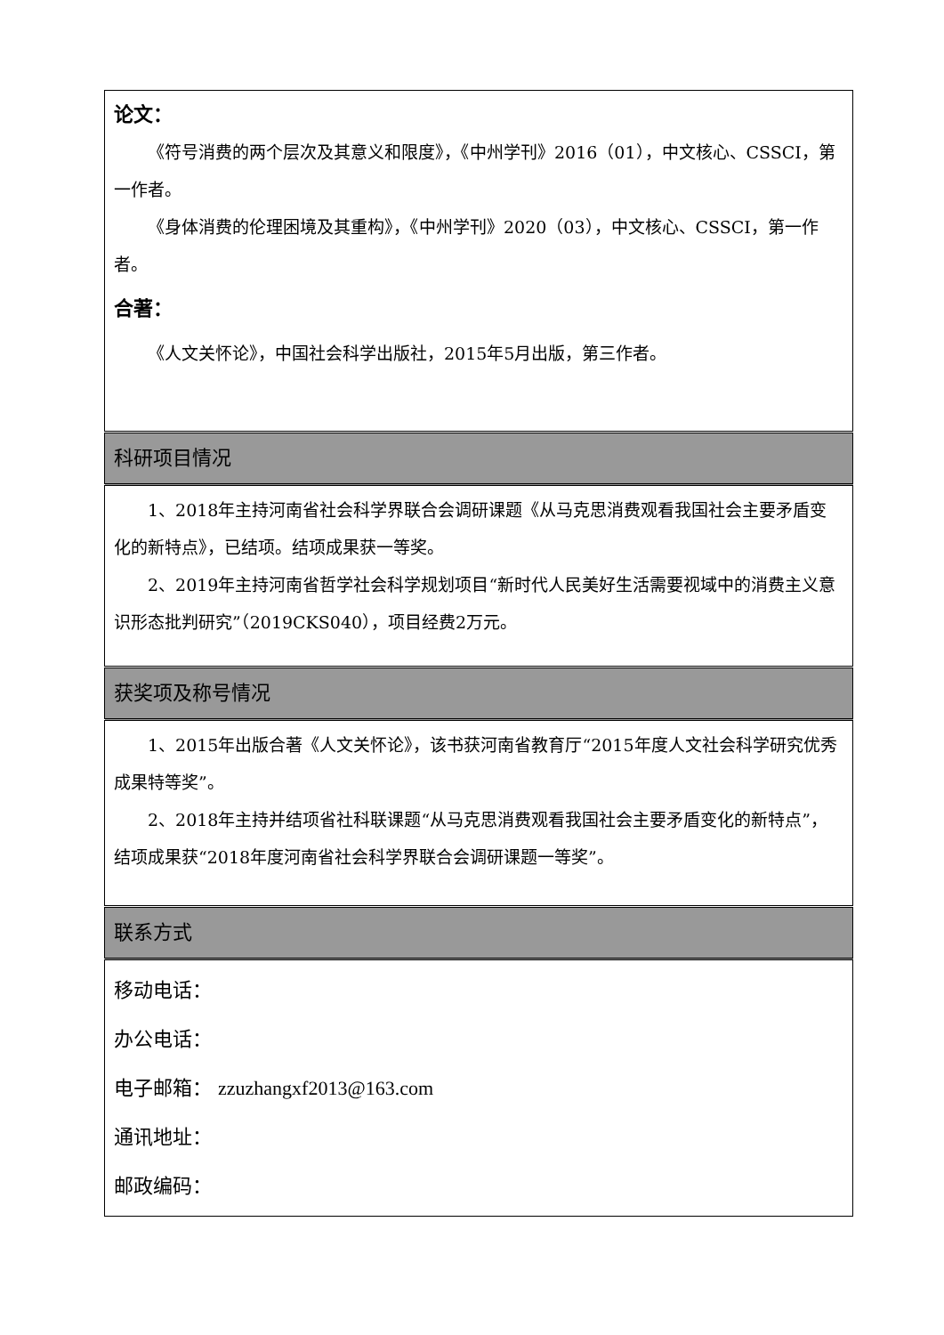| 论文： 《符号消费的两个层次及其意义和限度》，《中州学刊》2016（01），中文核心、CSSCI，第一作者。 《身体消费的伦理困境及其重构》，《中州学刊》2020（03），中文核心、CSSCI，第一作者。 合著： 《人文关怀论》，中国社会科学出版社，2015年5月出版，第三作者。 |
| 科研项目情况 |
| 1、2018年主持河南省社会科学界联合会调研课题《从马克思消费观看我国社会主要矛盾变化的新特点》，已结项。结项成果获一等奖。 2、2019年主持河南省哲学社会科学规划项目“新时代人民美好生活需要视域中的消费主义意识形态批判研究”（2019CKS040），项目经费2万元。 |
| 获奖项及称号情况 |
| 1、2015年出版合著《人文关怀论》，该书获河南省教育厅“2015年度人文社会科学研究优秀成果特等奖”。 2、2018年主持并结项省社科联课题“从马克思消费观看我国社会主要矛盾变化的新特点”，结项成果获“2018年度河南省社会科学界联合会调研课题一等奖”。 |
| 联系方式 |
| 移动电话： 办公电话： 电子邮箱： zzuzhangxf2013@163.com 通讯地址： 邮政编码： |